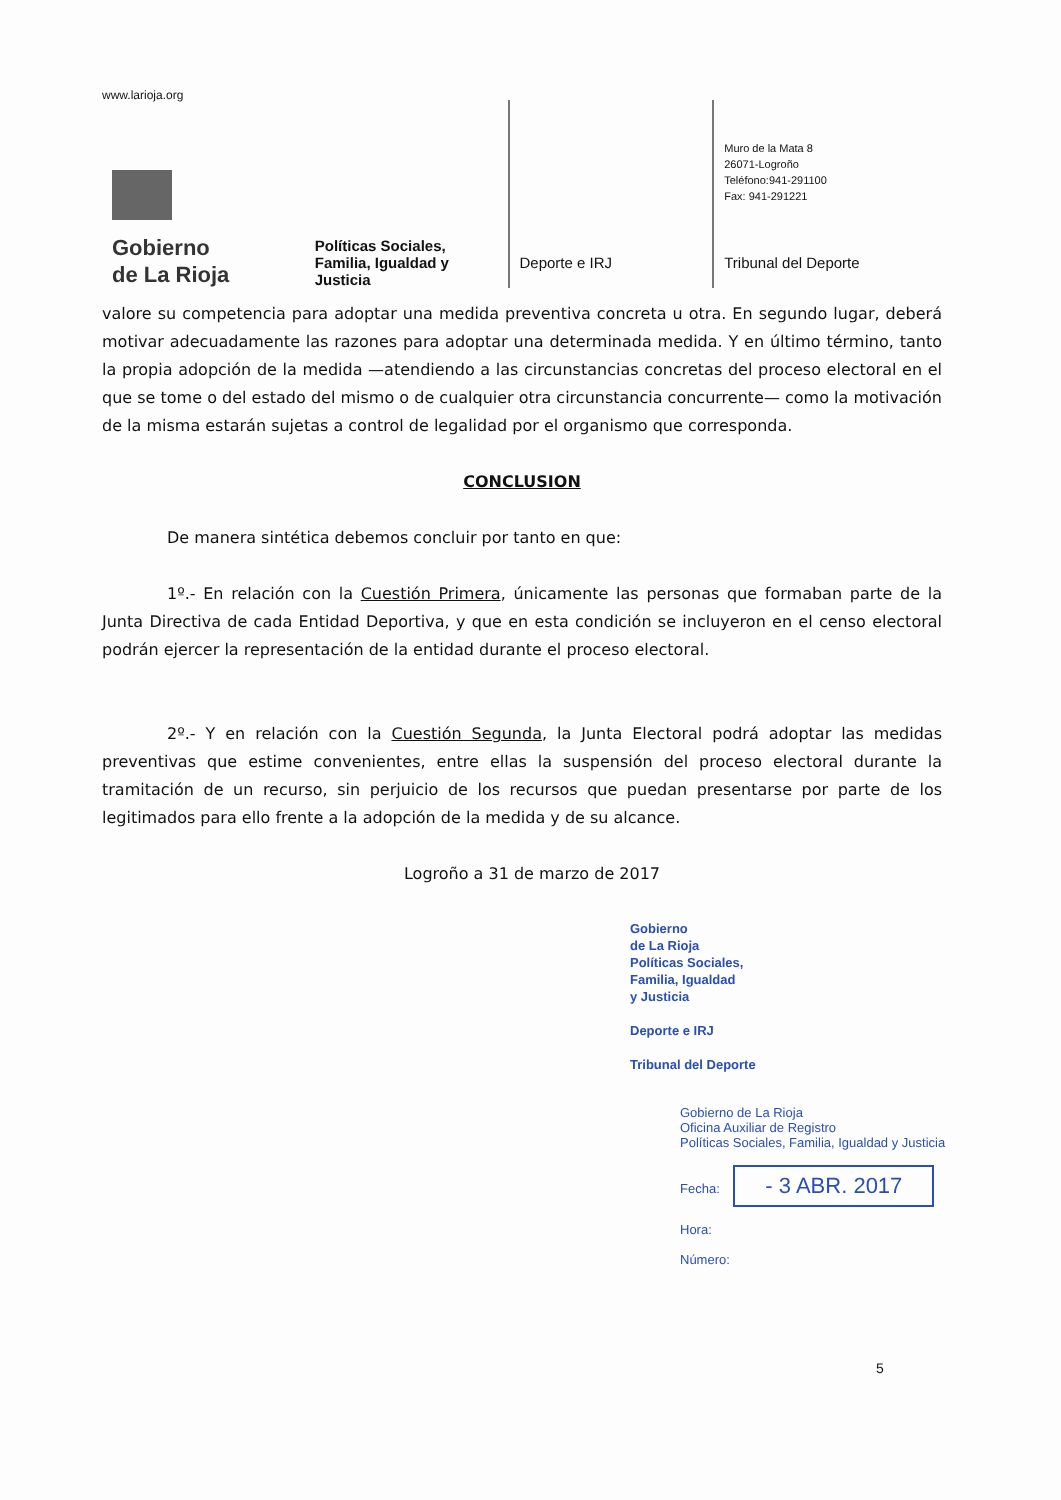www.larioja.org
Gobierno
de La Rioja
Políticas Sociales, Familia, Igualdad y Justicia
Deporte e IRJ
Muro de la Mata 8
26071-Logroño
Teléfono:941-291100
Fax: 941-291221
Tribunal del Deporte
valore su competencia para adoptar una medida preventiva concreta u otra. En segundo lugar, deberá motivar adecuadamente las razones para adoptar una determinada medida. Y en último término, tanto la propia adopción de la medida —atendiendo a las circunstancias concretas del proceso electoral en el que se tome o del estado del mismo o de cualquier otra circunstancia concurrente— como la motivación de la misma estarán sujetas a control de legalidad por el organismo que corresponda.
CONCLUSION
De manera sintética debemos concluir por tanto en que:
1º.- En relación con la Cuestión Primera, únicamente las personas que formaban parte de la Junta Directiva de cada Entidad Deportiva, y que en esta condición se incluyeron en el censo electoral podrán ejercer la representación de la entidad durante el proceso electoral.
2º.- Y en relación con la Cuestión Segunda, la Junta Electoral podrá adoptar las medidas preventivas que estime convenientes, entre ellas la suspensión del proceso electoral durante la tramitación de un recurso, sin perjuicio de los recursos que puedan presentarse por parte de los legitimados para ello frente a la adopción de la medida y de su alcance.
Logroño a 31 de marzo de 2017
Gobierno
de La Rioja
Políticas Sociales,
Familia, Igualdad
y Justicia
Deporte e IRJ
Tribunal del Deporte
Gobierno de La Rioja
Oficina Auxiliar de Registro
Políticas Sociales, Familia, Igualdad y Justicia
Fecha: - 3 ABR. 2017
Hora:
Número:
5